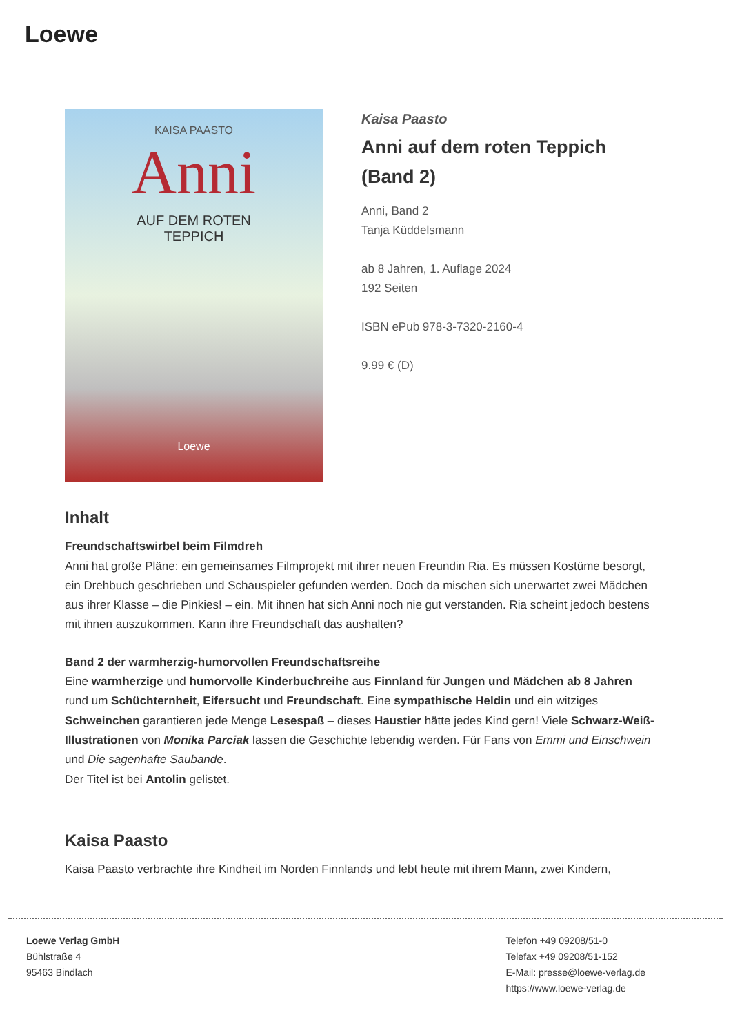Loewe
KAISA PAASTO
Anni
AUF DEM ROTEN
TEPPICH
Loewe
Kaisa Paasto
Anni auf dem roten Teppich (Band 2)
Anni, Band 2
Tanja Küddelsmann
ab 8 Jahren, 1. Auflage 2024
192 Seiten
ISBN ePub 978-3-7320-2160-4
9.99 € (D)
Inhalt
Freundschaftswirbel beim Filmdreh
Anni hat große Pläne: ein gemeinsames Filmprojekt mit ihrer neuen Freundin Ria. Es müssen Kostüme besorgt, ein Drehbuch geschrieben und Schauspieler gefunden werden. Doch da mischen sich unerwartet zwei Mädchen aus ihrer Klasse – die Pinkies! – ein. Mit ihnen hat sich Anni noch nie gut verstanden. Ria scheint jedoch bestens mit ihnen auszukommen. Kann ihre Freundschaft das aushalten?
Band 2 der warmherzig-humorvollen Freundschaftsreihe
Eine warmherzige und humorvolle Kinderbuchreihe aus Finnland für Jungen und Mädchen ab 8 Jahren rund um Schüchternheit, Eifersucht und Freundschaft. Eine sympathische Heldin und ein witziges Schweinchen garantieren jede Menge Lesespaß – dieses Haustier hätte jedes Kind gern! Viele Schwarz-Weiß-Illustrationen von Monika Parciak lassen die Geschichte lebendig werden. Für Fans von Emmi und Einschwein und Die sagenhafte Saubande.
Der Titel ist bei Antolin gelistet.
Kaisa Paasto
Kaisa Paasto verbrachte ihre Kindheit im Norden Finnlands und lebt heute mit ihrem Mann, zwei Kindern,
Loewe Verlag GmbH
Bühlstraße 4
95463 Bindlach
Telefon +49 09208/51-0
Telefax +49 09208/51-152
E-Mail: presse@loewe-verlag.de
https://www.loewe-verlag.de